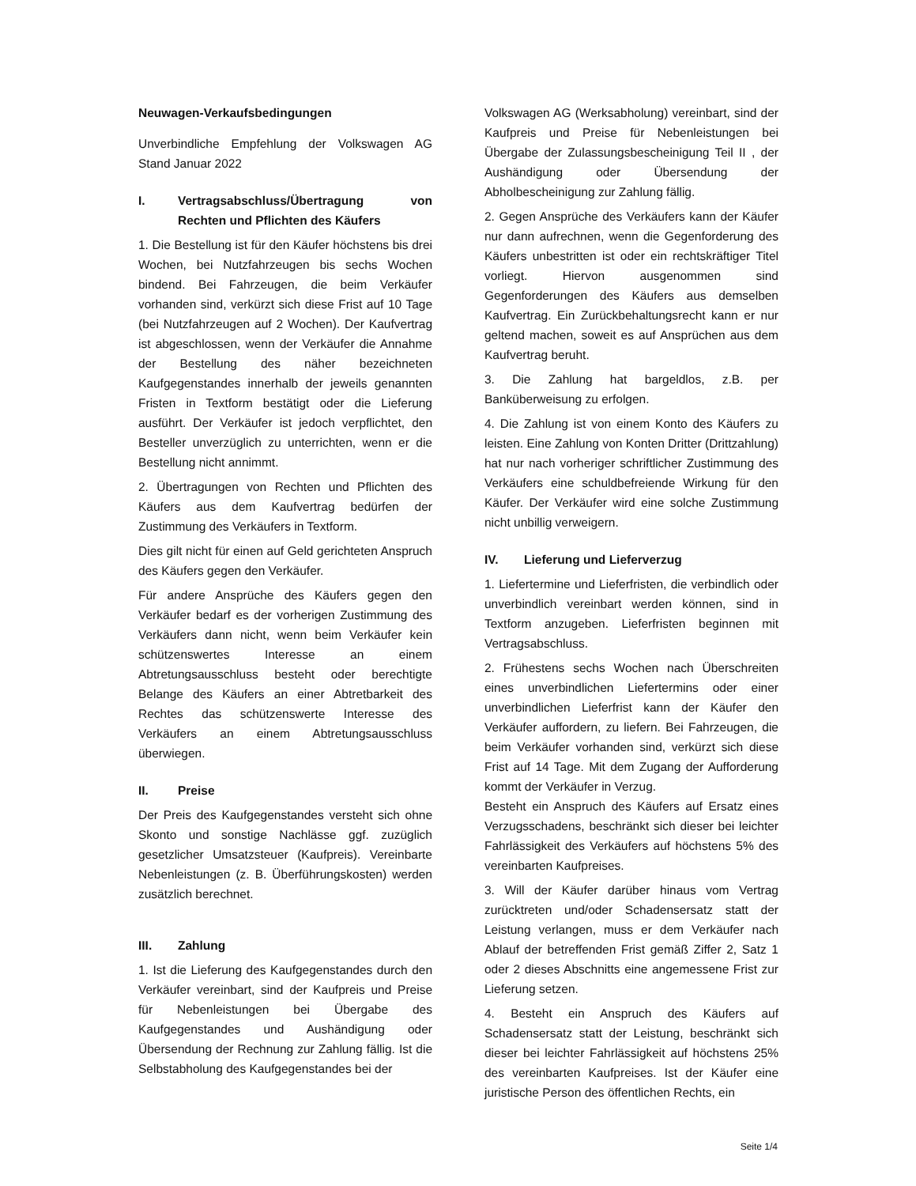Neuwagen-Verkaufsbedingungen
Unverbindliche Empfehlung der Volkswagen AG Stand Januar 2022
I. Vertragsabschluss/Übertragung von Rechten und Pflichten des Käufers
1. Die Bestellung ist für den Käufer höchstens bis drei Wochen, bei Nutzfahrzeugen bis sechs Wochen bindend. Bei Fahrzeugen, die beim Verkäufer vorhanden sind, verkürzt sich diese Frist auf 10 Tage (bei Nutzfahrzeugen auf 2 Wochen). Der Kaufvertrag ist abgeschlossen, wenn der Verkäufer die Annahme der Bestellung des näher bezeichneten Kaufgegenstandes innerhalb der jeweils genannten Fristen in Textform bestätigt oder die Lieferung ausführt. Der Verkäufer ist jedoch verpflichtet, den Besteller unverzüglich zu unterrichten, wenn er die Bestellung nicht annimmt.
2. Übertragungen von Rechten und Pflichten des Käufers aus dem Kaufvertrag bedürfen der Zustimmung des Verkäufers in Textform.
Dies gilt nicht für einen auf Geld gerichteten Anspruch des Käufers gegen den Verkäufer.
Für andere Ansprüche des Käufers gegen den Verkäufer bedarf es der vorherigen Zustimmung des Verkäufers dann nicht, wenn beim Verkäufer kein schützenswertes Interesse an einem Abtretungsausschluss besteht oder berechtigte Belange des Käufers an einer Abtretbarkeit des Rechtes das schützenswerte Interesse des Verkäufers an einem Abtretungsausschluss überwiegen.
II. Preise
Der Preis des Kaufgegenstandes versteht sich ohne Skonto und sonstige Nachlässe ggf. zuzüglich gesetzlicher Umsatzsteuer (Kaufpreis). Vereinbarte Nebenleistungen (z. B. Überführungskosten) werden zusätzlich berechnet.
III. Zahlung
1. Ist die Lieferung des Kaufgegenstandes durch den Verkäufer vereinbart, sind der Kaufpreis und Preise für Nebenleistungen bei Übergabe des Kaufgegenstandes und Aushändigung oder Übersendung der Rechnung zur Zahlung fällig. Ist die Selbstabholung des Kaufgegenstandes bei der
Volkswagen AG (Werksabholung) vereinbart, sind der Kaufpreis und Preise für Nebenleistungen bei Übergabe der Zulassungsbescheinigung Teil II , der Aushändigung oder Übersendung der Abholbescheinigung zur Zahlung fällig.
2. Gegen Ansprüche des Verkäufers kann der Käufer nur dann aufrechnen, wenn die Gegenforderung des Käufers unbestritten ist oder ein rechtskräftiger Titel vorliegt. Hiervon ausgenommen sind Gegenforderungen des Käufers aus demselben Kaufvertrag. Ein Zurückbehaltungsrecht kann er nur geltend machen, soweit es auf Ansprüchen aus dem Kaufvertrag beruht.
3. Die Zahlung hat bargeldlos, z.B. per Banküberweisung zu erfolgen.
4. Die Zahlung ist von einem Konto des Käufers zu leisten. Eine Zahlung von Konten Dritter (Drittzahlung) hat nur nach vorheriger schriftlicher Zustimmung des Verkäufers eine schuldbefreiende Wirkung für den Käufer. Der Verkäufer wird eine solche Zustimmung nicht unbillig verweigern.
IV. Lieferung und Lieferverzug
1. Liefertermine und Lieferfristen, die verbindlich oder unverbindlich vereinbart werden können, sind in Textform anzugeben. Lieferfristen beginnen mit Vertragsabschluss.
2. Frühestens sechs Wochen nach Überschreiten eines unverbindlichen Liefertermins oder einer unverbindlichen Lieferfrist kann der Käufer den Verkäufer auffordern, zu liefern. Bei Fahrzeugen, die beim Verkäufer vorhanden sind, verkürzt sich diese Frist auf 14 Tage. Mit dem Zugang der Aufforderung kommt der Verkäufer in Verzug.
Besteht ein Anspruch des Käufers auf Ersatz eines Verzugsschadens, beschränkt sich dieser bei leichter Fahrlässigkeit des Verkäufers auf höchstens 5% des vereinbarten Kaufpreises.
3. Will der Käufer darüber hinaus vom Vertrag zurücktreten und/oder Schadensersatz statt der Leistung verlangen, muss er dem Verkäufer nach Ablauf der betreffenden Frist gemäß Ziffer 2, Satz 1 oder 2 dieses Abschnitts eine angemessene Frist zur Lieferung setzen.
4. Besteht ein Anspruch des Käufers auf Schadensersatz statt der Leistung, beschränkt sich dieser bei leichter Fahrlässigkeit auf höchstens 25% des vereinbarten Kaufpreises. Ist der Käufer eine juristische Person des öffentlichen Rechts, ein
Seite 1/4